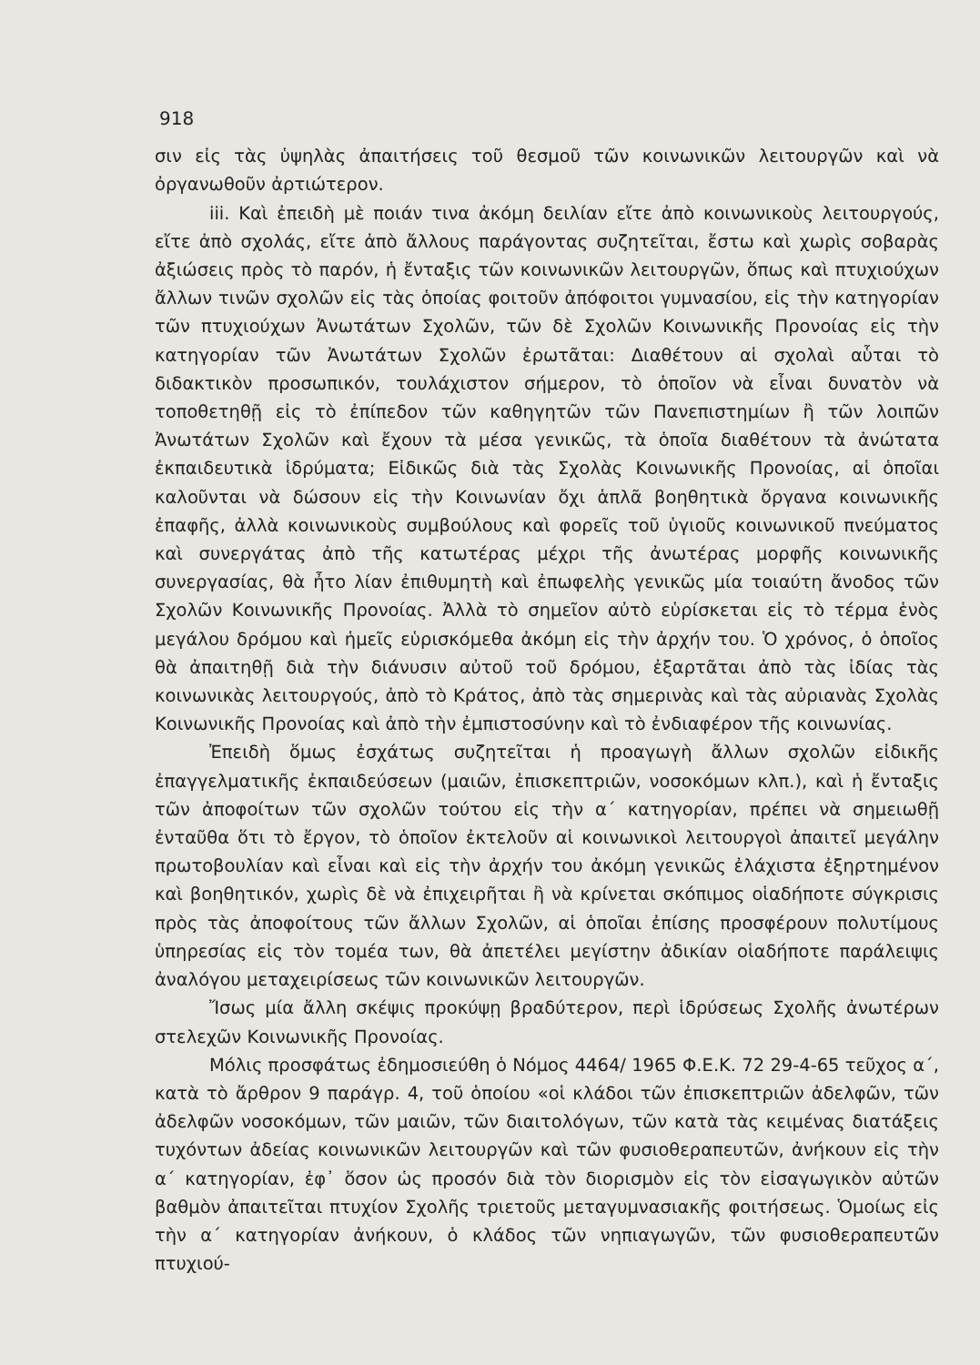918
σιν εἰς τὰς ὑψηλὰς ἀπαιτήσεις τοῦ θεσμοῦ τῶν κοινωνικῶν λειτουργῶν καὶ νὰ ὀργανωθοῦν ἀρτιώτερον.
iii. Καὶ ἐπειδὴ μὲ ποιάν τινα ἀκόμη δειλίαν εἴτε ἀπὸ κοινωνικοὺς λειτουργούς, εἴτε ἀπὸ σχολάς, εἴτε ἀπὸ ἄλλους παράγοντας συζητεῖται, ἔστω καὶ χωρὶς σοβαρὰς ἀξιώσεις πρὸς τὸ παρόν, ἡ ἔνταξις τῶν κοινωνικῶν λειτουργῶν, ὅπως καὶ πτυχιούχων ἄλλων τινῶν σχολῶν εἰς τὰς ὁποίας φοιτοῦν ἀπόφοιτοι γυμνασίου, εἰς τὴν κατηγορίαν τῶν πτυχιούχων Ἀνωτάτων Σχολῶν, τῶν δὲ Σχολῶν Κοινωνικῆς Προνοίας εἰς τὴν κατηγορίαν τῶν Ἀνωτάτων Σχολῶν ἐρωτᾶται: Διαθέτουν αἱ σχολαὶ αὗται τὸ διδακτικὸν προσωπικόν, τουλάχιστον σήμερον, τὸ ὁποῖον νὰ εἶναι δυνατὸν νὰ τοποθετηθῇ εἰς τὸ ἐπίπεδον τῶν καθηγητῶν τῶν Πανεπιστημίων ἢ τῶν λοιπῶν Ἀνωτάτων Σχολῶν καὶ ἔχουν τὰ μέσα γενικῶς, τὰ ὁποῖα διαθέτουν τὰ ἀνώτατα ἐκπαιδευτικὰ ἱδρύματα; Εἰδικῶς διὰ τὰς Σχολὰς Κοινωνικῆς Προνοίας, αἱ ὁποῖαι καλοῦνται νὰ δώσουν εἰς τὴν Κοινωνίαν ὄχι ἁπλᾶ βοηθητικὰ ὄργανα κοινωνικῆς ἐπαφῆς, ἀλλὰ κοινωνικοὺς συμβούλους καὶ φορεῖς τοῦ ὑγιοῦς κοινωνικοῦ πνεύματος καὶ συνεργάτας ἀπὸ τῆς κατωτέρας μέχρι τῆς ἀνωτέρας μορφῆς κοινωνικῆς συνεργασίας, θὰ ἦτο λίαν ἐπιθυμητὴ καὶ ἐπωφελὴς γενικῶς μία τοιαύτη ἄνοδος τῶν Σχολῶν Κοινωνικῆς Προνοίας. Ἀλλὰ τὸ σημεῖον αὐτὸ εὑρίσκεται εἰς τὸ τέρμα ἑνὸς μεγάλου δρόμου καὶ ἡμεῖς εὑρισκόμεθα ἀκόμη εἰς τὴν ἀρχήν του. Ὁ χρόνος, ὁ ὁποῖος θὰ ἀπαιτηθῇ διὰ τὴν διάνυσιν αὐτοῦ τοῦ δρόμου, ἐξαρτᾶται ἀπὸ τὰς ἰδίας τὰς κοινωνικὰς λειτουργούς, ἀπὸ τὸ Κράτος, ἀπὸ τὰς σημερινὰς καὶ τὰς αὐριανὰς Σχολὰς Κοινωνικῆς Προνοίας καὶ ἀπὸ τὴν ἐμπιστοσύνην καὶ τὸ ἐνδιαφέρον τῆς κοινωνίας.
Ἐπειδὴ ὅμως ἐσχάτως συζητεῖται ἡ προαγωγὴ ἄλλων σχολῶν εἰδικῆς ἐπαγγελματικῆς ἐκπαιδεύσεων (μαιῶν, ἐπισκεπτριῶν, νοσοκόμων κλπ.), καὶ ἡ ἔνταξις τῶν ἀποφοίτων τῶν σχολῶν τούτου εἰς τὴν α΄ κατηγορίαν, πρέπει νὰ σημειωθῇ ἐνταῦθα ὅτι τὸ ἔργον, τὸ ὁποῖον ἐκτελοῦν αἱ κοινωνικοὶ λειτουργοὶ ἀπαιτεῖ μεγάλην πρωτοβουλίαν καὶ εἶναι καὶ εἰς τὴν ἀρχήν του ἀκόμη γενικῶς ἐλάχιστα ἐξηρτημένον καὶ βοηθητικόν, χωρὶς δὲ νὰ ἐπιχειρῆται ἢ νὰ κρίνεται σκόπιμος οἱαδήποτε σύγκρισις πρὸς τὰς ἀποφοίτους τῶν ἄλλων Σχολῶν, αἱ ὁποῖαι ἐπίσης προσφέρουν πολυτίμους ὑπηρεσίας εἰς τὸν τομέα των, θὰ ἀπετέλει μεγίστην ἀδικίαν οἱαδήποτε παράλειψις ἀναλόγου μεταχειρίσεως τῶν κοινωνικῶν λειτουργῶν.
Ἴσως μία ἄλλη σκέψις προκύψῃ βραδύτερον, περὶ ἱδρύσεως Σχολῆς ἀνωτέρων στελεχῶν Κοινωνικῆς Προνοίας.
Μόλις προσφάτως ἐδημοσιεύθη ὁ Νόμος 4464/ 1965 Φ.Ε.Κ. 72 29-4-65 τεῦχος α΄, κατὰ τὸ ἄρθρον 9 παράγρ. 4, τοῦ ὁποίου «οἱ κλάδοι τῶν ἐπισκεπτριῶν ἀδελφῶν, τῶν ἀδελφῶν νοσοκόμων, τῶν μαιῶν, τῶν διαιτολόγων, τῶν κατὰ τὰς κειμένας διατάξεις τυχόντων ἀδείας κοινωνικῶν λειτουργῶν καὶ τῶν φυσιοθεραπευτῶν, ἀνήκουν εἰς τὴν α΄ κατηγορίαν, ἐφ᾽ ὅσον ὡς προσόν διὰ τὸν διορισμὸν εἰς τὸν εἰσαγωγικὸν αὐτῶν βαθμὸν ἀπαιτεῖται πτυχίον Σχολῆς τριετοῦς μεταγυμνασιακῆς φοιτήσεως. Ὁμοίως εἰς τὴν α΄ κατηγορίαν ἀνήκουν, ὁ κλάδος τῶν νηπιαγωγῶν, τῶν φυσιοθεραπευτῶν πτυχιού-